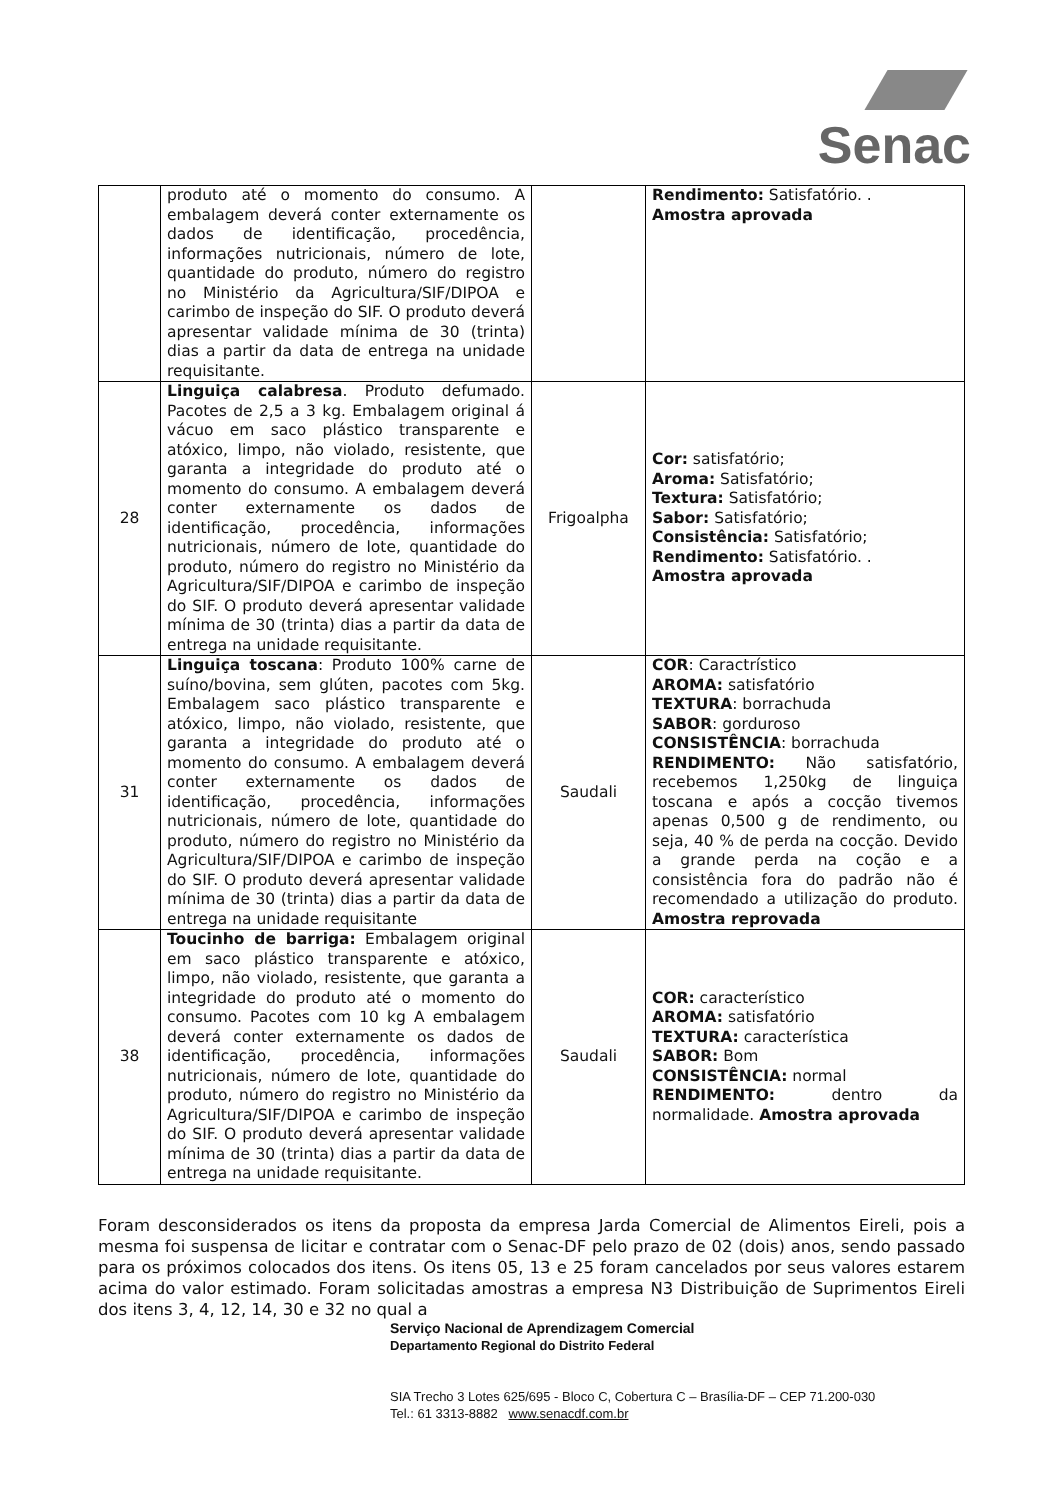Senac
| | produto até o momento do consumo. A embalagem deverá conter externamente os dados de identificação, procedência, informações nutricionais, número de lote, quantidade do produto, número do registro no Ministério da Agricultura/SIF/DIPOA e carimbo de inspeção do SIF. O produto deverá apresentar validade mínima de 30 (trinta) dias a partir da data de entrega na unidade requisitante. | | Rendimento: Satisfatório. . Amostra aprovada |
| 28 | Linguiça calabresa . Produto defumado. Pacotes de 2,5 a 3 kg. Embalagem original á vácuo em saco plástico transparente e atóxico, limpo, não violado, resistente, que garanta a integridade do produto até o momento do consumo. A embalagem deverá conter externamente os dados de identificação, procedência, informações nutricionais, número de lote, quantidade do produto, número do registro no Ministério da Agricultura/SIF/DIPOA e carimbo de inspeção do SIF. O produto deverá apresentar validade mínima de 30 (trinta) dias a partir da data de entrega na unidade requisitante. | Frigoalpha | Cor: satisfatório; Aroma: Satisfatório; Textura: Satisfatório; Sabor: Satisfatório; Consistência: Satisfatório; Rendimento: Satisfatório. . Amostra aprovada |
| 31 | Linguiça toscana : Produto 100% carne de suíno/bovina, sem glúten, pacotes com 5kg. Embalagem saco plástico transparente e atóxico, limpo, não violado, resistente, que garanta a integridade do produto até o momento do consumo. A embalagem deverá conter externamente os dados de identificação, procedência, informações nutricionais, número de lote, quantidade do produto, número do registro no Ministério da Agricultura/SIF/DIPOA e carimbo de inspeção do SIF. O produto deverá apresentar validade mínima de 30 (trinta) dias a partir da data de entrega na unidade requisitante | Saudali | COR : Caractrístico AROMA: satisfatório TEXTURA : borrachuda SABOR : gorduroso CONSISTÊNCIA : borrachuda RENDIMENTO: Não satisfatório, recebemos 1,250kg de linguiça toscana e após a cocção tivemos apenas 0,500 g de rendimento, ou seja, 40 % de perda na cocção. Devido a grande perda na coção e a consistência fora do padrão não é recomendado a utilização do produto. Amostra reprovada |
| 38 | Toucinho de barriga: Embalagem original em saco plástico transparente e atóxico, limpo, não violado, resistente, que garanta a integridade do produto até o momento do consumo. Pacotes com 10 kg A embalagem deverá conter externamente os dados de identificação, procedência, informações nutricionais, número de lote, quantidade do produto, número do registro no Ministério da Agricultura/SIF/DIPOA e carimbo de inspeção do SIF. O produto deverá apresentar validade mínima de 30 (trinta) dias a partir da data de entrega na unidade requisitante. | Saudali | COR: característico AROMA: satisfatório TEXTURA: característica SABOR: Bom CONSISTÊNCIA: normal RENDIMENTO: dentro da normalidade. Amostra aprovada |
Foram desconsiderados os itens da proposta da empresa Jarda Comercial de Alimentos Eireli, pois a mesma foi suspensa de licitar e contratar com o Senac-DF pelo prazo de 02 (dois) anos, sendo passado para os próximos colocados dos itens. Os itens 05, 13 e 25 foram cancelados por seus valores estarem acima do valor estimado. Foram solicitadas amostras a empresa N3 Distribuição de Suprimentos Eireli dos itens 3, 4, 12, 14, 30 e 32 no qual a
Serviço Nacional de Aprendizagem Comercial
Departamento Regional do Distrito Federal
SIA Trecho 3 Lotes 625/695 - Bloco C, Cobertura C – Brasília-DF – CEP 71.200-030
Tel.: 61 3313-8882 www.senacdf.com.br